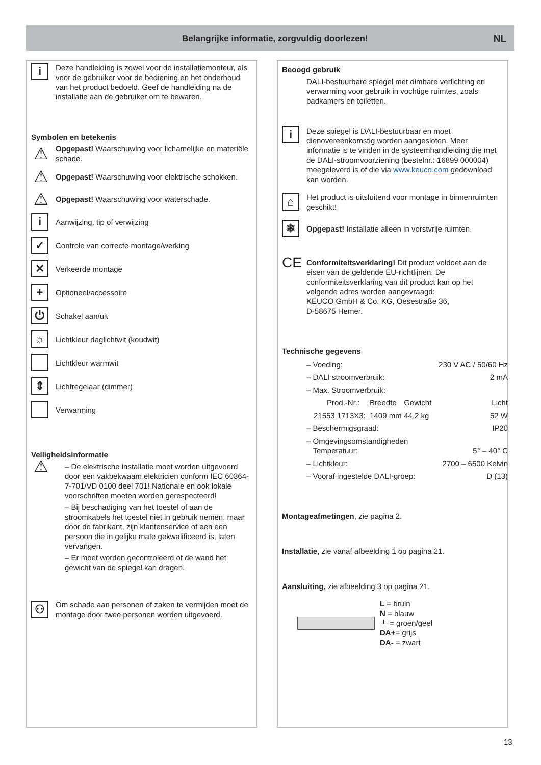Belangrijke informatie, zorgvuldig doorlezen!
NL
i
Deze handleiding is zowel voor de installatiemonteur, als voor de gebruiker voor de bediening en het onderhoud van het product bedoeld. Geef de handleiding na de installatie aan de gebruiker om te bewaren.
Symbolen en betekenis
⚠
Opgepast! Waarschuwing voor lichamelijke en materiële schade.
⚠
Opgepast! Waarschuwing voor elektrische schokken.
⚠
Opgepast! Waarschuwing voor waterschade.
i
Aanwijzing, tip of verwijzing
✓
Controle van correcte montage/werking
✕
Verkeerde montage
+
Optioneel/accessoire
⏻
Schakel aan/uit
☼
Lichtkleur daglichtwit (koudwit)
Lichtkleur warmwit
⇕
Lichtregelaar (dimmer)
Verwarming
Veiligheidsinformatie
⚠
– De elektrische installatie moet worden uitgevoerd door een vakbekwaam elektricien conform IEC 60364-7-701/VD 0100 deel 701! Nationale en ook lokale voorschriften moeten worden gerespecteerd!
– Bij beschadiging van het toestel of aan de stroomkabels het toestel niet in gebruik nemen, maar door de fabrikant, zijn klantenservice of een een persoon die in gelijke mate gekwalificeerd is, laten vervangen.
– Er moet worden gecontroleerd of de wand het gewicht van de spiegel kan dragen.
⚇
Om schade aan personen of zaken te vermijden moet de montage door twee personen worden uitgevoerd.
Beoogd gebruik
DALI-bestuurbare spiegel met dimbare verlichting en verwarming voor gebruik in vochtige ruimtes, zoals badkamers en toiletten.
i
Deze spiegel is DALI-bestuurbaar en moet dienovereenkomstig worden aangesloten. Meer informatie is te vinden in de systeemhandleiding die met de DALI-stroomvoorziening (bestelnr.: 16899 000004) meegeleverd is of die via www.keuco.com gedownload kan worden.
⌂
Het product is uitsluitend voor montage in binnenruimten geschikt!
❄
Opgepast! Installatie alleen in vorstvrije ruimten.
CE
Conformiteitsverklaring! Dit product voldoet aan de eisen van de geldende EU-richtlijnen. De conformiteitsverklaring van dit product kan op het volgende adres worden aangevraagd:
KEUCO GmbH & Co. KG, Oesestraße 36,
D-58675 Hemer.
Technische gegevens
| – Voeding: | | | 230 V AC / 50/60 Hz |
| – DALI stroomverbruik: | | | 2 mA |
| – Max. Stroomverbruik: | | | |
| Prod.-Nr.: | Breedte | Gewicht | Licht |
| 21553 1713X3: | 1409 mm | 44,2 kg | 52 W |
| – Beschermigsgraad: | | | IP20 |
| – Omgevingsomstandigheden Temperatuur: | | | 5° – 40° C |
| – Lichtkleur: | | | 2700 – 6500 Kelvin |
| – Vooraf ingestelde DALI-groep: | | | D (13) |
Montageafmetingen, zie pagina 2.
Installatie, zie vanaf afbeelding 1 op pagina 21.
Aansluiting, zie afbeelding 3 op pagina 21.
L = bruin
N = blauw
⏚ = groen/geel
DA+= grijs
DA- = zwart
13